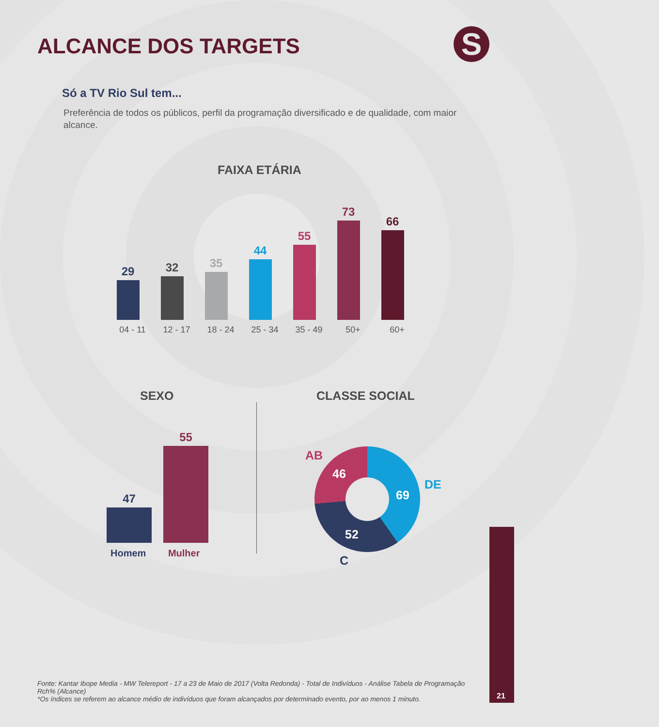ALCANCE DOS TARGETS S
Só a TV Rio Sul tem...
Preferência de todos os públicos, perfil da programação diversificado e de qualidade, com maior alcance.
FAIXA ETÁRIA
29
32
35
44
55
73
66
04 - 11 12 - 17 18 - 24 25 - 34 35 - 49 50+ 60+
SEXO CLASSE SOCIAL
47
55
Homem Mulher
AB
46
DE
69
52
C
Fonte: Kantar Ibope Media - MW Telereport - 17 a 23 de Maio de 2017 (Volta Redonda) - Total de Indivíduos - Análise Tabela de Programação Rch% (Alcance)
*Os índices se referem ao alcance médio de indivíduos que foram alcançados por determinado evento, por ao menos 1 minuto.
21